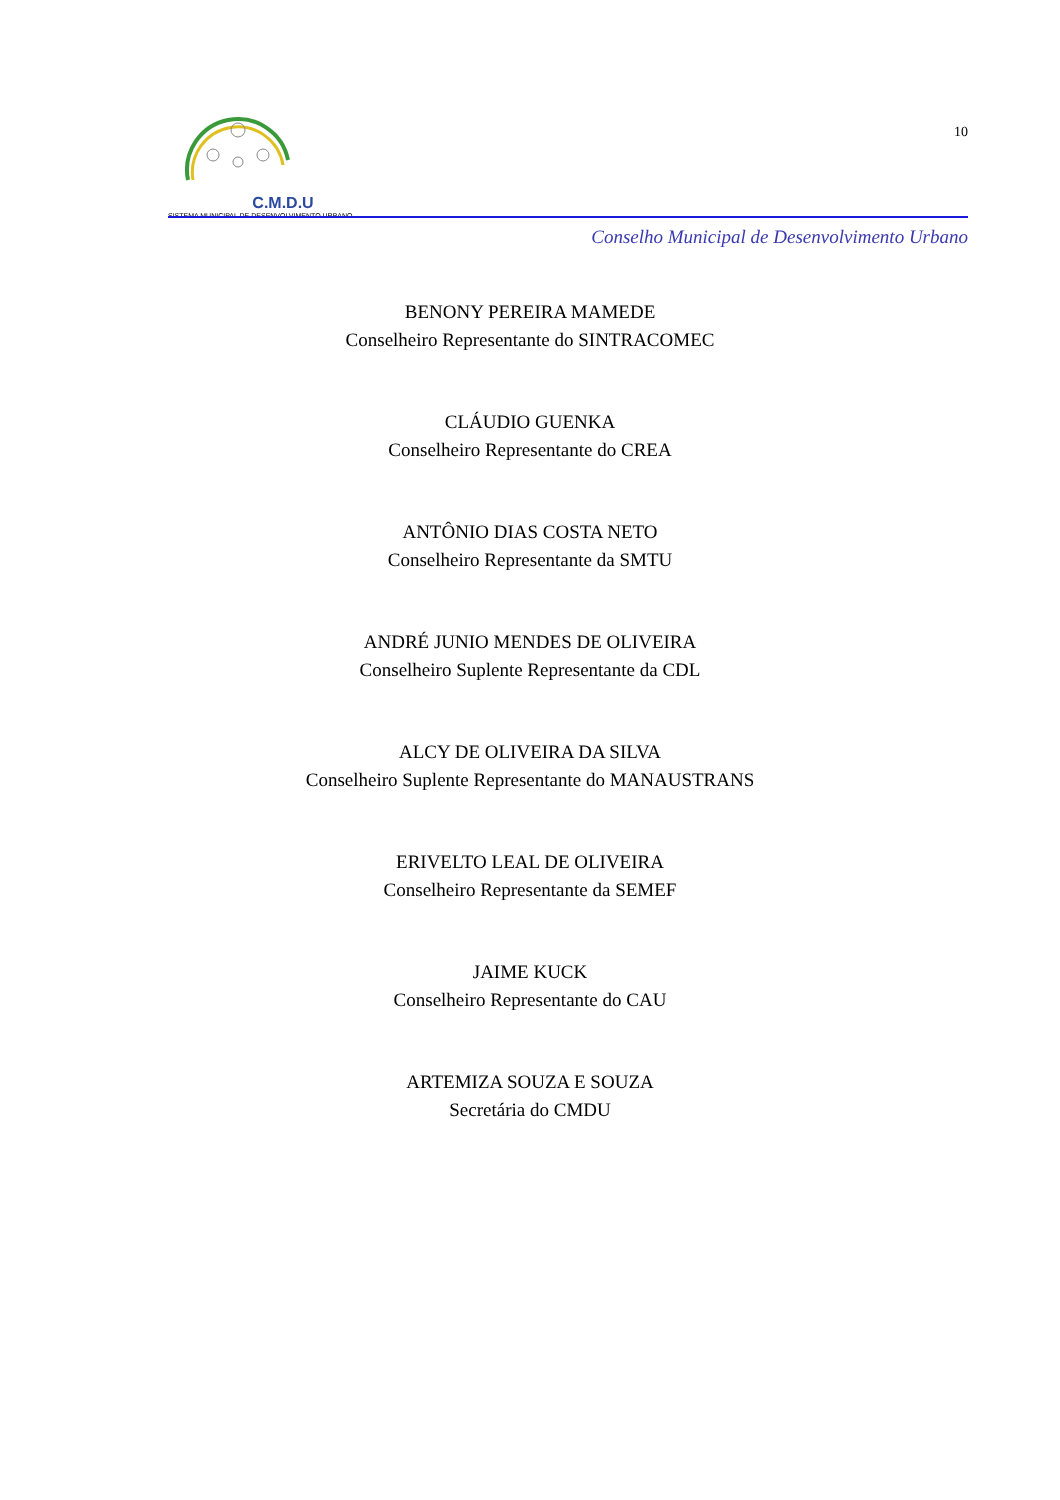C.M.D.U
SISTEMA MUNICIPAL DE DESENVOLVIMENTO URBANO
10
Conselho Municipal de Desenvolvimento Urbano
BENONY PEREIRA MAMEDE
Conselheiro Representante do SINTRACOMEC
CLÁUDIO GUENKA
Conselheiro Representante do CREA
ANTÔNIO DIAS COSTA NETO
Conselheiro Representante da SMTU
ANDRÉ JUNIO MENDES DE OLIVEIRA
Conselheiro Suplente Representante da CDL
ALCY DE OLIVEIRA DA SILVA
Conselheiro Suplente Representante do MANAUSTRANS
ERIVELTO LEAL DE OLIVEIRA
Conselheiro Representante da SEMEF
JAIME KUCK
Conselheiro Representante do CAU
ARTEMIZA SOUZA E SOUZA
Secretária do CMDU